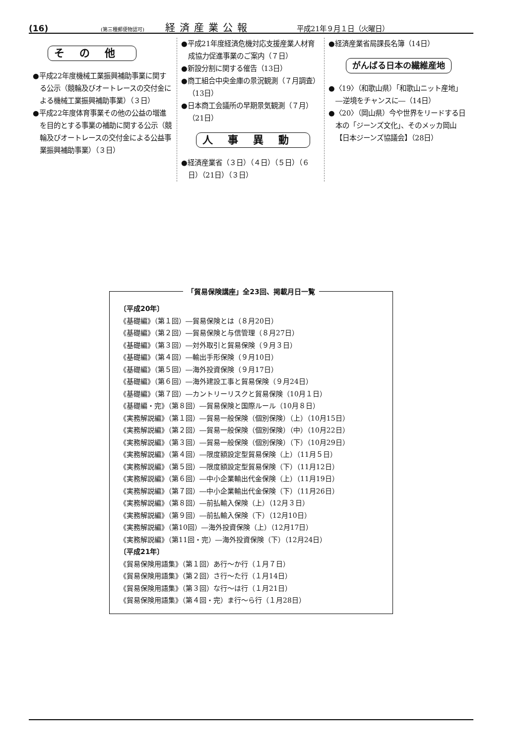(16) (第三種郵便物認可) 経済産業公報 平成21年９月１日（火曜日）
その他
●平成22年度機械工業振興補助事業に関する公示（競輪及びオートレースの交付金による機械工業振興補助事業）（３日）
●平成22年度体育事業その他の公益の増進を目的とする事業の補助に関する公示（競輪及びオートレースの交付金による公益事業振興補助事業）（３日）
●平成21年度経済危機対応支援産業人材育成協力促進事業のご案内（７日）
●新設分割に関する催告（13日）
●商工組合中央金庫の景況観測（７月調査）（13日）
●日本商工会議所の早期景気観測（７月）（21日）
人事異動
●経済産業省（３日）（４日）（５日）（６日）（21日）（３日）
●経済産業省局課長名簿（14日）
がんばる日本の繊維産地
●〈19〉（和歌山県）「和歌山ニット産地」―逆境をチャンスに―（14日）
●〈20〉（岡山県）今や世界をリードする日本の「ジーンズ文化」、そのメッカ岡山【日本ジーンズ協議会】（28日）
「貿易保険講座」全23回、掲載月日一覧
〔平成20年〕
《基礎編》（第１回）―貿易保険とは（８月20日）
《基礎編》（第２回）―貿易保険と与信管理（８月27日）
《基礎編》（第３回）―対外取引と貿易保険（９月３日）
《基礎編》（第４回）―輸出手形保険（９月10日）
《基礎編》（第５回）―海外投資保険（９月17日）
《基礎編》（第６回）―海外建設工事と貿易保険（９月24日）
《基礎編》（第７回）―カントリーリスクと貿易保険（10月１日）
《基礎編・完》（第８回）―貿易保険と国際ルール（10月８日）
《実務解説編》（第１回）―貿易一般保険（個別保険）（上）（10月15日）
《実務解説編》（第２回）―貿易一般保険（個別保険）（中）（10月22日）
《実務解説編》（第３回）―貿易一般保険（個別保険）（下）（10月29日）
《実務解説編》（第４回）―限度額設定型貿易保険（上）（11月５日）
《実務解説編》（第５回）―限度額設定型貿易保険（下）（11月12日）
《実務解説編》（第６回）―中小企業輸出代金保険（上）（11月19日）
《実務解説編》（第７回）―中小企業輸出代金保険（下）（11月26日）
《実務解説編》（第８回）―前払輸入保険（上）（12月３日）
《実務解説編》（第９回）―前払輸入保険（下）（12月10日）
《実務解説編》（第10回）―海外投資保険（上）（12月17日）
《実務解説編》（第11回・完）―海外投資保険（下）（12月24日）
〔平成21年〕
《貿易保険用語集》（第１回）あ行～か行（１月７日）
《貿易保険用語集》（第２回）さ行～た行（１月14日）
《貿易保険用語集》（第３回）な行～は行（１月21日）
《貿易保険用語集》（第４回・完）ま行～ら行（１月28日）